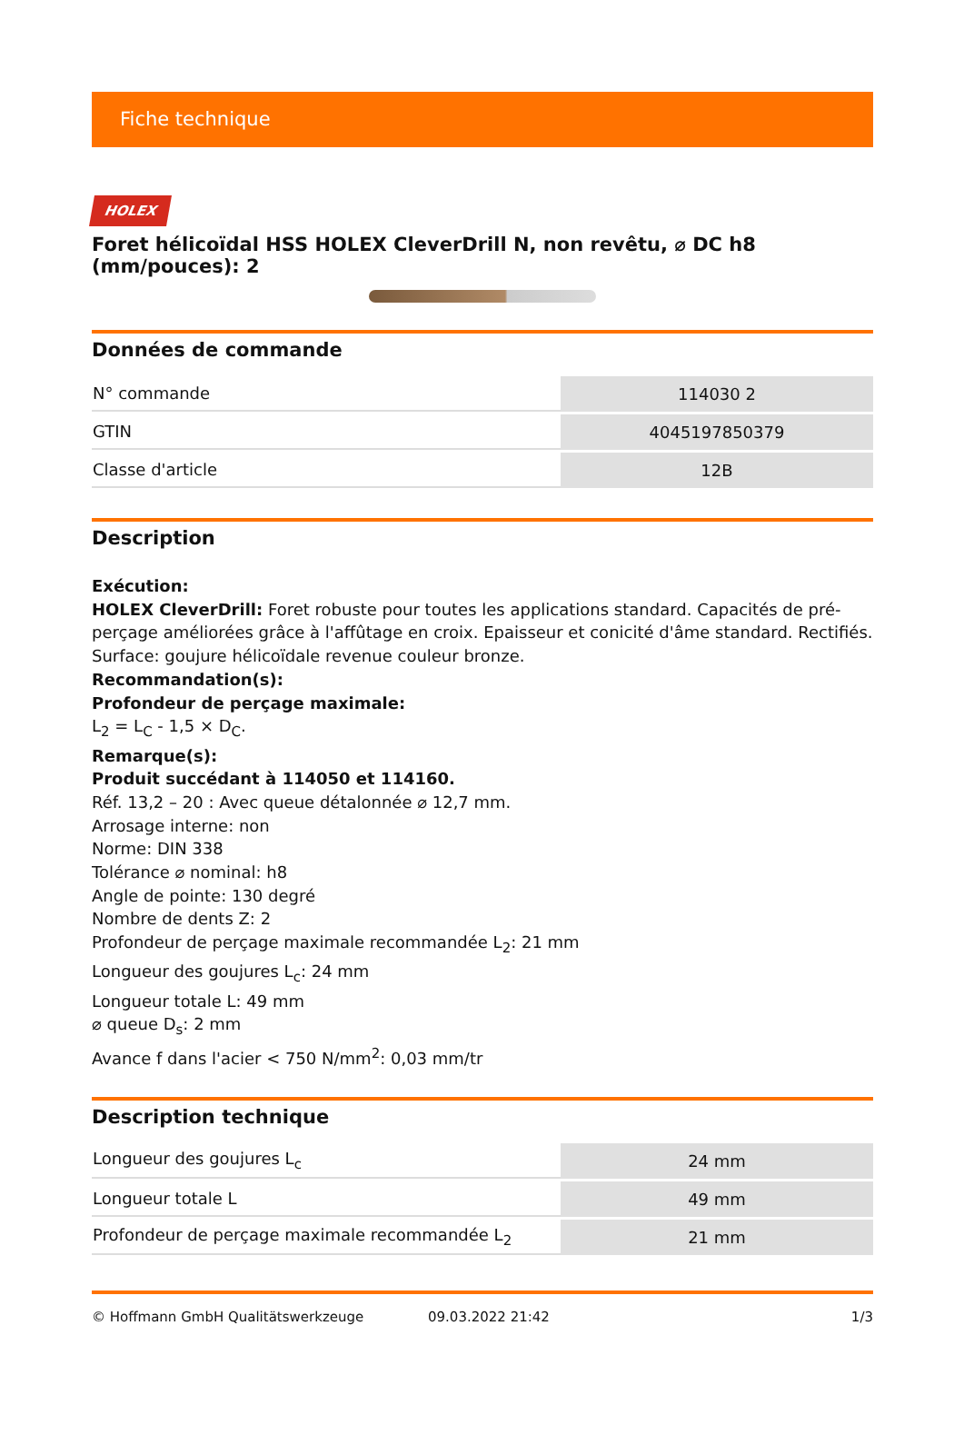Fiche technique
HOLEX
Foret hélicoïdal HSS HOLEX CleverDrill N, non revêtu, ⌀ DC h8 (mm/pouces): 2
Données de commande
| N° commande | 114030 2 |
| GTIN | 4045197850379 |
| Classe d'article | 12B |
Description
Exécution:
HOLEX CleverDrill: Foret robuste pour toutes les applications standard. Capacités de pré-perçage améliorées grâce à l'affûtage en croix. Epaisseur et conicité d'âme standard. Rectifiés. Surface: goujure hélicoïdale revenue couleur bronze.
Recommandation(s):
Profondeur de perçage maximale:
L<sub>2</sub> = L<sub>C</sub> - 1,5 × D<sub>C</sub>.
Remarque(s):
Produit succédant à 114050 et 114160.
Réf. 13,2 – 20 : Avec queue détalonnée ⌀ 12,7 mm.
Arrosage interne: non
Norme: DIN 338
Tolérance ⌀ nominal: h8
Angle de pointe: 130 degré
Nombre de dents Z: 2
Profondeur de perçage maximale recommandée L<sub>2</sub>: 21 mm
Longueur des goujures L<sub>c</sub>: 24 mm
Longueur totale L: 49 mm
⌀ queue D<sub>s</sub>: 2 mm
Avance f dans l'acier < 750 N/mm<sup>2</sup>: 0,03 mm/tr
Description technique
| Longueur des goujures L<sub>c</sub> | 24 mm |
| Longueur totale L | 49 mm |
| Profondeur de perçage maximale recommandée L<sub>2</sub> | 21 mm |
© Hoffmann GmbH Qualitätswerkzeuge 09.03.2022 21:42 1/3